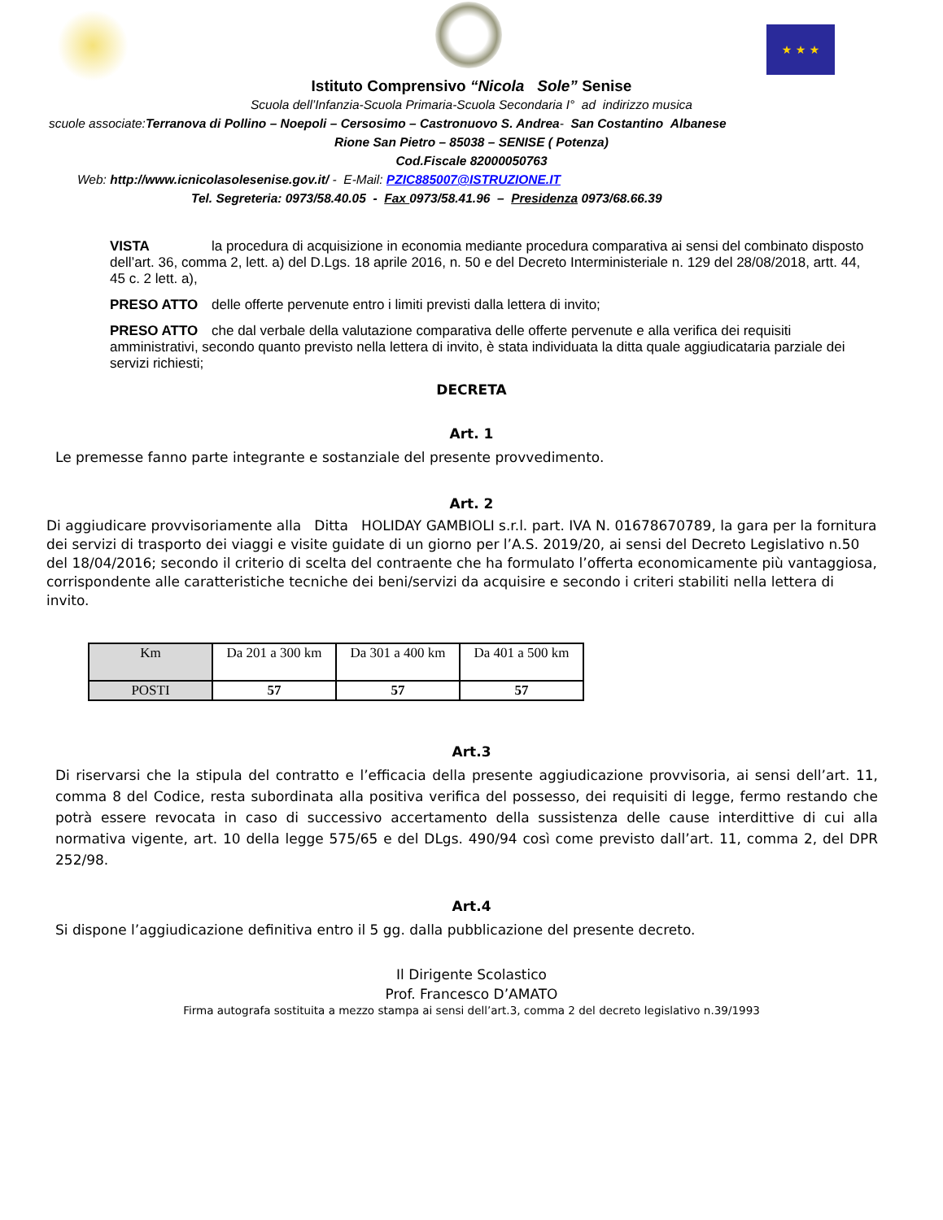★ ★ ★
Istituto Comprensivo “Nicola Sole” Senise
Scuola dell’Infanzia-Scuola Primaria-Scuola Secondaria I° ad indirizzo musica
scuole associate:Terranova di Pollino – Noepoli – Cersosimo – Castronuovo S. Andrea- San Costantino Albanese
Rione San Pietro – 85038 – SENISE ( Potenza)
Cod.Fiscale 82000050763
Web: http://www.icnicolasolesenise.gov.it/ - E-Mail: PZIC885007@ISTRUZIONE.IT
Tel. Segreteria: 0973/58.40.05 - Fax 0973/58.41.96 – Presidenza 0973/68.66.39
VISTA la procedura di acquisizione in economia mediante procedura comparativa ai sensi del combinato disposto dell’art. 36, comma 2, lett. a) del D.Lgs. 18 aprile 2016, n. 50 e del Decreto Interministeriale n. 129 del 28/08/2018, artt. 44, 45 c. 2 lett. a),
PRESO ATTO delle offerte pervenute entro i limiti previsti dalla lettera di invito;
PRESO ATTO che dal verbale della valutazione comparativa delle offerte pervenute e alla verifica dei requisiti amministrativi, secondo quanto previsto nella lettera di invito, è stata individuata la ditta quale aggiudicataria parziale dei servizi richiesti;
DECRETA
Art. 1
Le premesse fanno parte integrante e sostanziale del presente provvedimento.
Art. 2
Di aggiudicare provvisoriamente alla Ditta HOLIDAY GAMBIOLI s.r.l. part. IVA N. 01678670789, la gara per la fornitura dei servizi di trasporto dei viaggi e visite guidate di un giorno per l’A.S. 2019/20, ai sensi del Decreto Legislativo n.50 del 18/04/2016; secondo il criterio di scelta del contraente che ha formulato l’offerta economicamente più vantaggiosa, corrispondente alle caratteristiche tecniche dei beni/servizi da acquisire e secondo i criteri stabiliti nella lettera di invito.
| Km | Da 201 a 300 km | Da 301 a 400 km | Da 401 a 500 km |
| POSTI | 57 | 57 | 57 |
Art.3
Di riservarsi che la stipula del contratto e l’efficacia della presente aggiudicazione provvisoria, ai sensi dell’art. 11, comma 8 del Codice, resta subordinata alla positiva verifica del possesso, dei requisiti di legge, fermo restando che potrà essere revocata in caso di successivo accertamento della sussistenza delle cause interdittive di cui alla normativa vigente, art. 10 della legge 575/65 e del DLgs. 490/94 così come previsto dall’art. 11, comma 2, del DPR 252/98.
Art.4
Si dispone l’aggiudicazione definitiva entro il 5 gg. dalla pubblicazione del presente decreto.
Il Dirigente Scolastico
Prof. Francesco D’AMATO
Firma autografa sostituita a mezzo stampa ai sensi dell’art.3, comma 2 del decreto legislativo n.39/1993